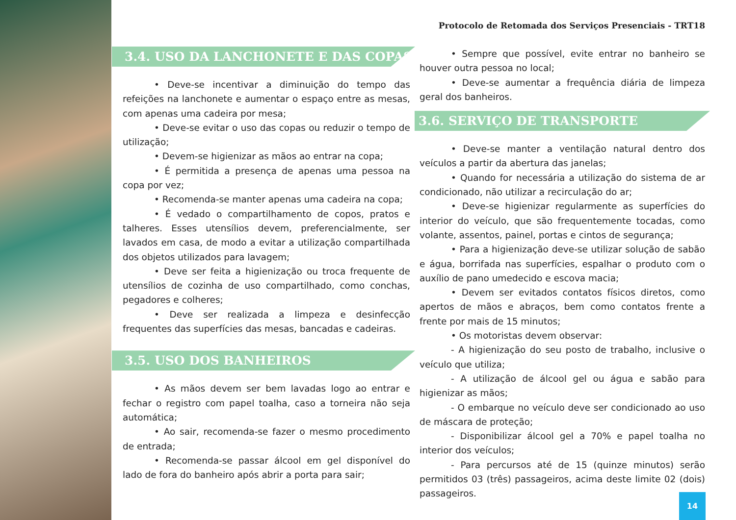Protocolo de Retomada dos Serviços Presenciais - TRT18
3.4. USO DA LANCHONETE E DAS COPAS
• Deve-se incentivar a diminuição do tempo das refeições na lanchonete e aumentar o espaço entre as mesas, com apenas uma cadeira por mesa;
• Deve-se evitar o uso das copas ou reduzir o tempo de utilização;
• Devem-se higienizar as mãos ao entrar na copa;
• É permitida a presença de apenas uma pessoa na copa por vez;
• Recomenda-se manter apenas uma cadeira na copa;
• É vedado o compartilhamento de copos, pratos e talheres. Esses utensílios devem, preferencialmente, ser lavados em casa, de modo a evitar a utilização compartilhada dos objetos utilizados para lavagem;
• Deve ser feita a higienização ou troca frequente de utensílios de cozinha de uso compartilhado, como conchas, pegadores e colheres;
• Deve ser realizada a limpeza e desinfecção frequentes das superfícies das mesas, bancadas e cadeiras.
3.5. USO DOS BANHEIROS
• As mãos devem ser bem lavadas logo ao entrar e fechar o registro com papel toalha, caso a torneira não seja automática;
• Ao sair, recomenda-se fazer o mesmo procedimento de entrada;
• Recomenda-se passar álcool em gel disponível do lado de fora do banheiro após abrir a porta para sair;
• Sempre que possível, evite entrar no banheiro se houver outra pessoa no local;
• Deve-se aumentar a frequência diária de limpeza geral dos banheiros.
3.6. SERVIÇO DE TRANSPORTE
• Deve-se manter a ventilação natural dentro dos veículos a partir da abertura das janelas;
• Quando for necessária a utilização do sistema de ar condicionado, não utilizar a recirculação do ar;
• Deve-se higienizar regularmente as superfícies do interior do veículo, que são frequentemente tocadas, como volante, assentos, painel, portas e cintos de segurança;
• Para a higienização deve-se utilizar solução de sabão e água, borrifada nas superfícies, espalhar o produto com o auxílio de pano umedecido e escova macia;
• Devem ser evitados contatos físicos diretos, como apertos de mãos e abraços, bem como contatos frente a frente por mais de 15 minutos;
• Os motoristas devem observar:
- A higienização do seu posto de trabalho, inclusive o veículo que utiliza;
- A utilização de álcool gel ou água e sabão para higienizar as mãos;
- O embarque no veículo deve ser condicionado ao uso de máscara de proteção;
- Disponibilizar álcool gel a 70% e papel toalha no interior dos veículos;
- Para percursos até de 15 (quinze minutos) serão permitidos 03 (três) passageiros, acima deste limite 02 (dois) passageiros.
14